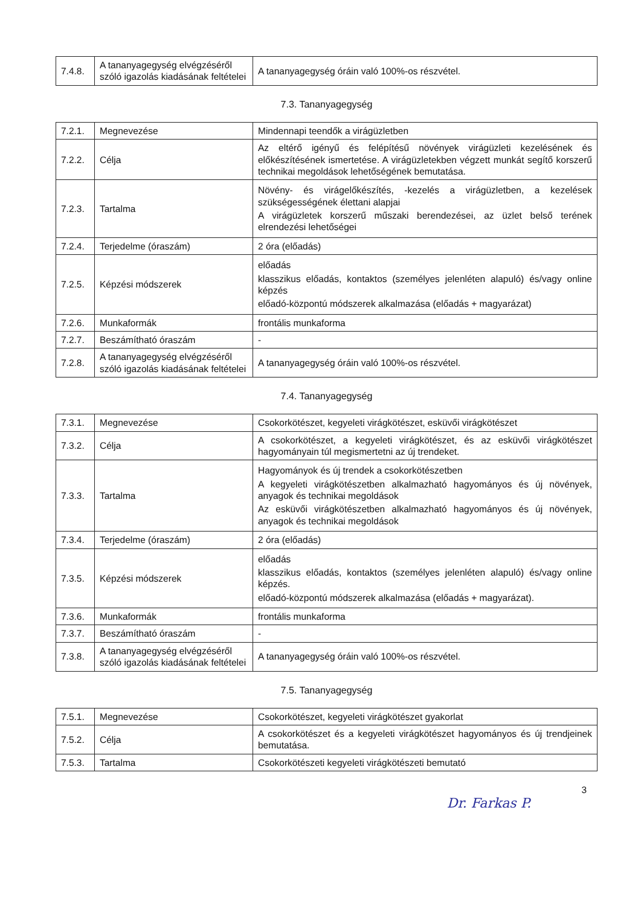| 7.4.8. | A tananyagegység elvégzéséről szóló igazolás kiadásának feltételei | A tananyagegység óráin való 100%-os részvétel. |
7.3. Tananyagegység
| 7.2.1. | Megnevezése | Mindennapi teendők a virágüzletben |
| 7.2.2. | Célja | Az eltérő igényű és felépítésű növények virágüzleti kezelésének és előkészítésének ismertetése. A virágüzletekben végzett munkát segítő korszerű technikai megoldások lehetőségének bemutatása. |
| 7.2.3. | Tartalma | Növény- és virágelőkészítés, -kezelés a virágüzletben, a kezelések szükségességének élettani alapjai A virágüzletek korszerű műszaki berendezései, az üzlet belső terének elrendezési lehetőségei |
| 7.2.4. | Terjedelme (óraszám) | 2 óra (előadás) |
| 7.2.5. | Képzési módszerek | előadás klasszikus előadás, kontaktos (személyes jelenléten alapuló) és/vagy online képzés előadó-központú módszerek alkalmazása (előadás + magyarázat) |
| 7.2.6. | Munkaformák | frontális munkaforma |
| 7.2.7. | Beszámítható óraszám | - |
| 7.2.8. | A tananyagegység elvégzéséről szóló igazolás kiadásának feltételei | A tananyagegység óráin való 100%-os részvétel. |
7.4. Tananyagegység
| 7.3.1. | Megnevezése | Csokorkötészet, kegyeleti virágkötészet, esküvői virágkötészet |
| 7.3.2. | Célja | A csokorkötészet, a kegyeleti virágkötészet, és az esküvői virágkötészet hagyományain túl megismertetni az új trendeket. |
| 7.3.3. | Tartalma | Hagyományok és új trendek a csokorkötészetben A kegyeleti virágkötészetben alkalmazható hagyományos és új növények, anyagok és technikai megoldások Az esküvői virágkötészetben alkalmazható hagyományos és új növények, anyagok és technikai megoldások |
| 7.3.4. | Terjedelme (óraszám) | 2 óra (előadás) |
| 7.3.5. | Képzési módszerek | előadás klasszikus előadás, kontaktos (személyes jelenléten alapuló) és/vagy online képzés. előadó-központú módszerek alkalmazása (előadás + magyarázat). |
| 7.3.6. | Munkaformák | frontális munkaforma |
| 7.3.7. | Beszámítható óraszám | - |
| 7.3.8. | A tananyagegység elvégzéséről szóló igazolás kiadásának feltételei | A tananyagegység óráin való 100%-os részvétel. |
7.5. Tananyagegység
| 7.5.1. | Megnevezése | Csokorkötészet, kegyeleti virágkötészet gyakorlat |
| 7.5.2. | Célja | A csokorkötészet és a kegyeleti virágkötészet hagyományos és új trendjeinek bemutatása. |
| 7.5.3. | Tartalma | Csokorkötészeti kegyeleti virágkötészeti bemutató |
3
Dr. Farkas P.